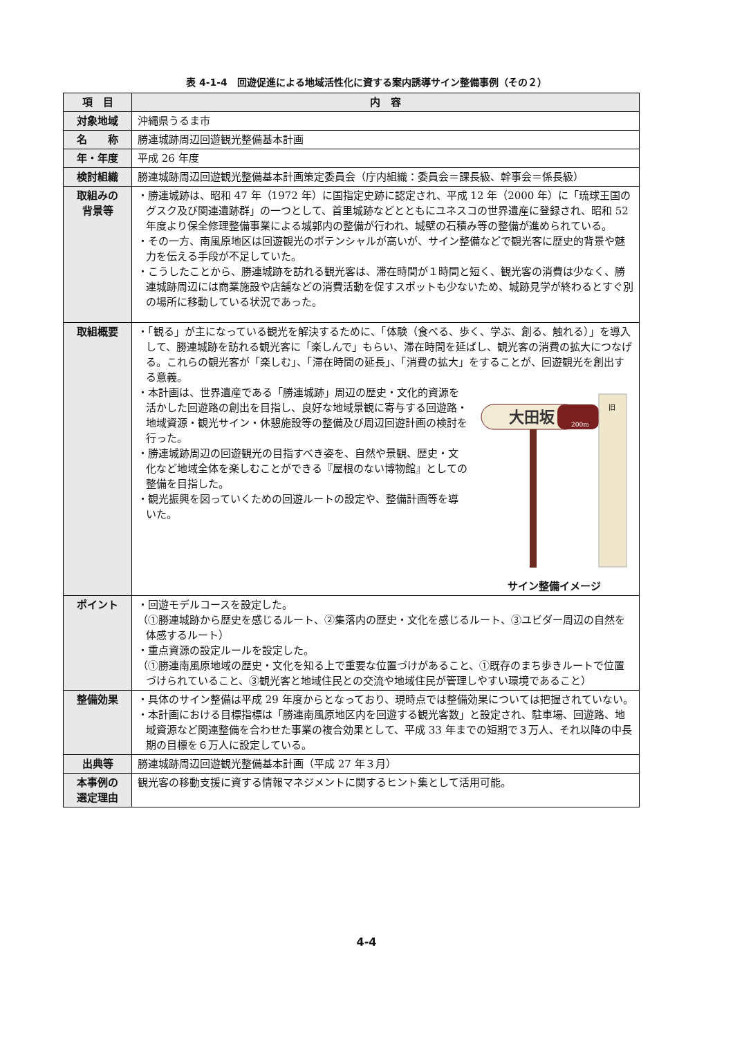表 4-1-4　回遊促進による地域活性化に資する案内誘導サイン整備事例（その２）
| 項 目 | 内 容 |
| --- | --- |
| 対象地域 | 沖縄県うるま市 |
| 名 称 | 勝連城跡周辺回遊観光整備基本計画 |
| 年・年度 | 平成 26 年度 |
| 検討組織 | 勝連城跡周辺回遊観光整備基本計画策定委員会（庁内組織：委員会＝課長級、幹事会＝係長級） |
| 取組みの 背景等 | ・勝連城跡は、昭和 47 年（1972 年）に国指定史跡に認定され、平成 12 年（2000 年）に「琉球王国のグスク及び関連遺跡群」の一つとして、首里城跡などとともにユネスコの世界遺産に登録され、昭和 52 年度より保全修理整備事業による城郭内の整備が行われ、城壁の石積み等の整備が進められている。 ・その一方、南風原地区は回遊観光のポテンシャルが高いが、サイン整備などで観光客に歴史的背景や魅力を伝える手段が不足していた。 ・こうしたことから、勝連城跡を訪れる観光客は、滞在時間が１時間と短く、観光客の消費は少なく、勝連城跡周辺には商業施設や店舗などの消費活動を促すスポットも少ないため、城跡見学が終わるとすぐ別の場所に移動している状況であった。 |
| 取組概要 | ・「観る」が主になっている観光を解決するために、「体験（食べる、歩く、学ぶ、創る、触れる）」を導入して、勝連城跡を訪れる観光客に「楽しんで」もらい、滞在時間を延ばし、観光客の消費の拡大につなげる。これらの観光客が「楽しむ」、「滞在時間の延長」、「消費の拡大」をすることが、回遊観光を創出する意義。 大田坂 200m 旧 サイン整備イメージ ・本計画は、世界遺産である「勝連城跡」周辺の歴史・文化的資源を活かした回遊路の創出を目指し、良好な地域景観に寄与する回遊路・地域資源・観光サイン・休憩施設等の整備及び周辺回遊計画の検討を行った。 ・勝連城跡周辺の回遊観光の目指すべき姿を、自然や景観、歴史・文化など地域全体を楽しむことができる『屋根のない博物館』としての整備を目指した。 ・観光振興を図っていくための回遊ルートの設定や、整備計画等を導いた。 |
| ポイント | ・回遊モデルコースを設定した。 （①勝連城跡から歴史を感じるルート、②集落内の歴史・文化を感じるルート、③ユビダー周辺の自然を体感するルート） ・重点資源の設定ルールを設定した。 （①勝連南風原地域の歴史・文化を知る上で重要な位置づけがあること、①既存のまち歩きルートで位置づけられていること、③観光客と地域住民との交流や地域住民が管理しやすい環境であること） |
| 整備効果 | ・具体のサイン整備は平成 29 年度からとなっており、現時点では整備効果については把握されていない。 ・本計画における目標指標は「勝連南風原地区内を回遊する観光客数」と設定され、駐車場、回遊路、地域資源など関連整備を合わせた事業の複合効果として、平成 33 年までの短期で３万人、それ以降の中長期の目標を６万人に設定している。 |
| 出典等 | 勝連城跡周辺回遊観光整備基本計画（平成 27 年３月） |
| 本事例の 選定理由 | 観光客の移動支援に資する情報マネジメントに関するヒント集として活用可能。 |
4-4